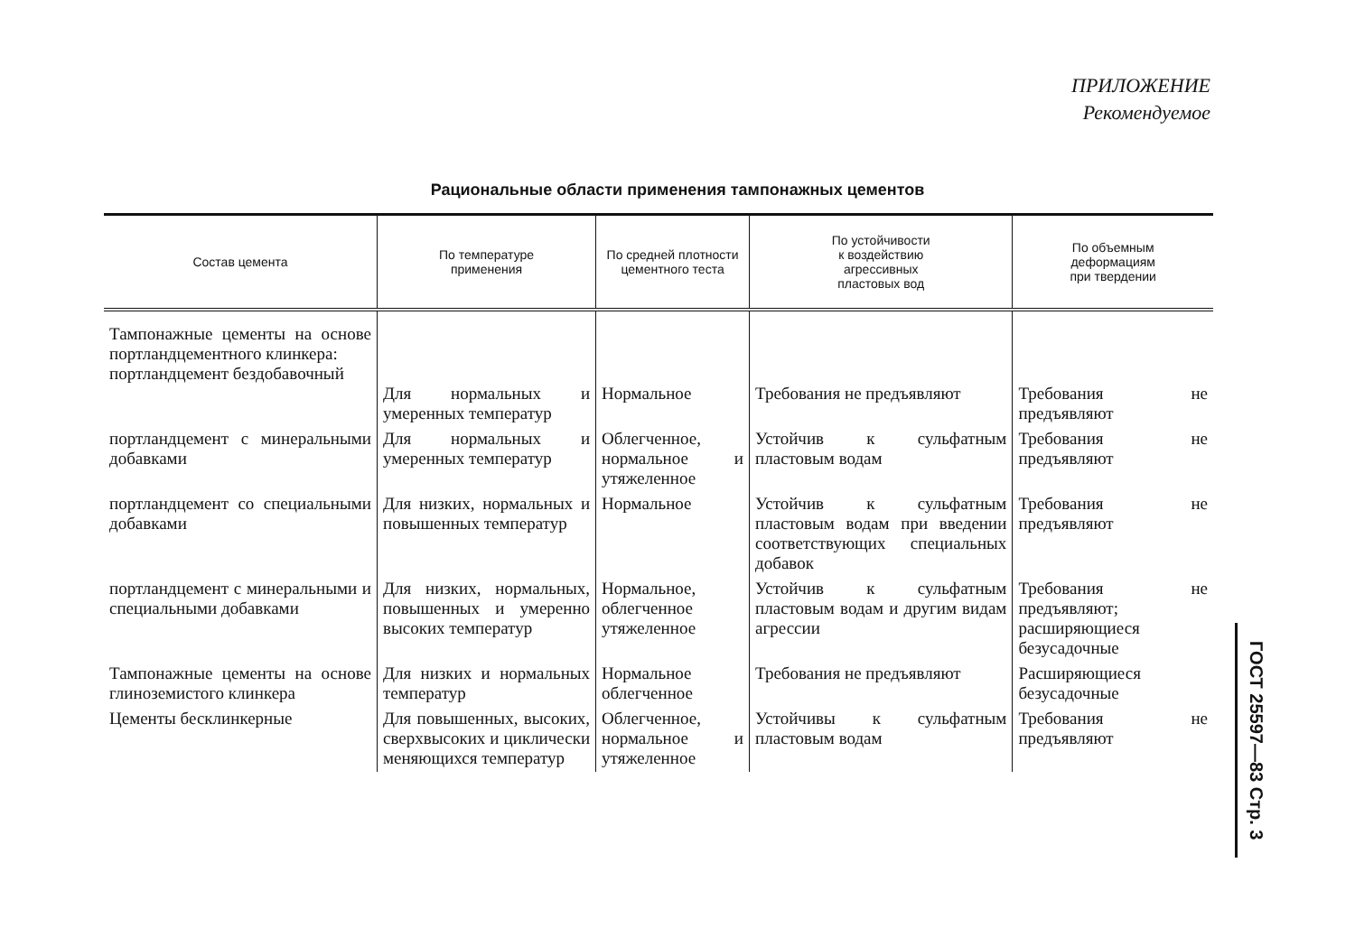ПРИЛОЖЕНИЕ
Рекомендуемое
Рациональные области применения тампонажных цементов
| Состав цемента | По температуре применения | По средней плотности цементного теста | По устойчивости к воздействию агрессивных пластовых вод | По объемным деформациям при твердении |
| --- | --- | --- | --- | --- |
| Тампонажные цементы на основе портландцементного клинкера: портландцемент бездобавочный | Для нормальных и умеренных температур | Нормальное | Требования не предъявляют | Требования не предъявляют |
| портландцемент с минеральными добавками | Для нормальных и умеренных температур | Облегченное, нормальное и утяжеленное | Устойчив к сульфатным пластовым водам | Требования не предъявляют |
| портландцемент со специальными добавками | Для низких, нормальных и повышенных температур | Нормальное | Устойчив к сульфатным пластовым водам при введении соответствующих специальных добавок | Требования не предъявляют |
| портландцемент с минеральными и специальными добавками | Для низких, нормальных, повышенных и умеренно высоких температур | Нормальное, облегченное утяжеленное | Устойчив к сульфатным пластовым водам и другим видам агрессии | Требования не предъявляют; расширяющиеся безусадочные |
| Тампонажные цементы на основе глиноземистого клинкера | Для низких и нормальных температур | Нормальное облегченное | Требования не предъявляют | Расширяющиеся безусадочные |
| Цементы бесклинкерные | Для повышенных, высоких, сверхвысоких и циклически меняющихся температур | Облегченное, нормальное и утяжеленное | Устойчивы к сульфатным пластовым водам | Требования не предъявляют |
ГОСТ 25597—83 Стр. 3